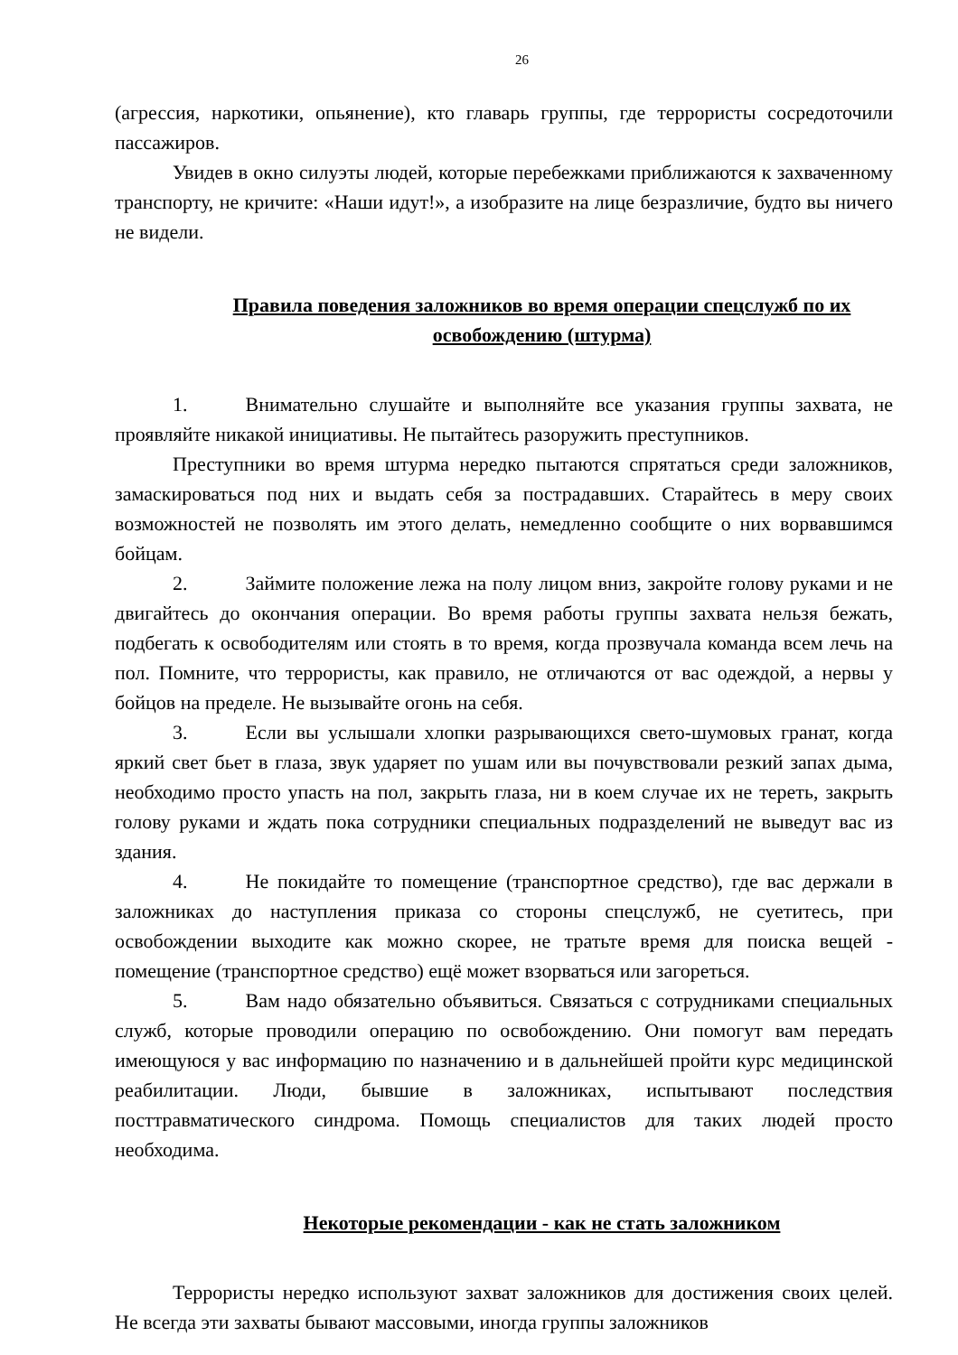26
(агрессия, наркотики, опьянение), кто главарь группы, где террористы сосредоточили пассажиров.
Увидев в окно силуэты людей, которые перебежками приближаются к захваченному транспорту, не кричите: «Наши идут!», а изобразите на лице безразличие, будто вы ничего не видели.
Правила поведения заложников во время операции спецслужб по их освобождению (штурма)
1. Внимательно слушайте и выполняйте все указания группы захвата, не проявляйте никакой инициативы. Не пытайтесь разоружить преступников.
Преступники во время штурма нередко пытаются спрятаться среди заложников, замаскироваться под них и выдать себя за пострадавших. Старайтесь в меру своих возможностей не позволять им этого делать, немедленно сообщите о них ворвавшимся бойцам.
2. Займите положение лежа на полу лицом вниз, закройте голову руками и не двигайтесь до окончания операции. Во время работы группы захвата нельзя бежать, подбегать к освободителям или стоять в то время, когда прозвучала команда всем лечь на пол. Помните, что террористы, как правило, не отличаются от вас одеждой, а нервы у бойцов на пределе. Не вызывайте огонь на себя.
3. Если вы услышали хлопки разрывающихся свето-шумовых гранат, когда яркий свет бьет в глаза, звук ударяет по ушам или вы почувствовали резкий запах дыма, необходимо просто упасть на пол, закрыть глаза, ни в коем случае их не тереть, закрыть голову руками и ждать пока сотрудники специальных подразделений не выведут вас из здания.
4. Не покидайте то помещение (транспортное средство), где вас держали в заложниках до наступления приказа со стороны спецслужб, не суетитесь, при освобождении выходите как можно скорее, не тратьте время для поиска вещей - помещение (транспортное средство) ещё может взорваться или загореться.
5. Вам надо обязательно объявиться. Связаться с сотрудниками специальных служб, которые проводили операцию по освобождению. Они помогут вам передать имеющуюся у вас информацию по назначению и в дальнейшей пройти курс медицинской реабилитации. Люди, бывшие в заложниках, испытывают последствия посттравматического синдрома. Помощь специалистов для таких людей просто необходима.
Некоторые рекомендации - как не стать заложником
Террористы нередко используют захват заложников для достижения своих целей. Не всегда эти захваты бывают массовыми, иногда группы заложников